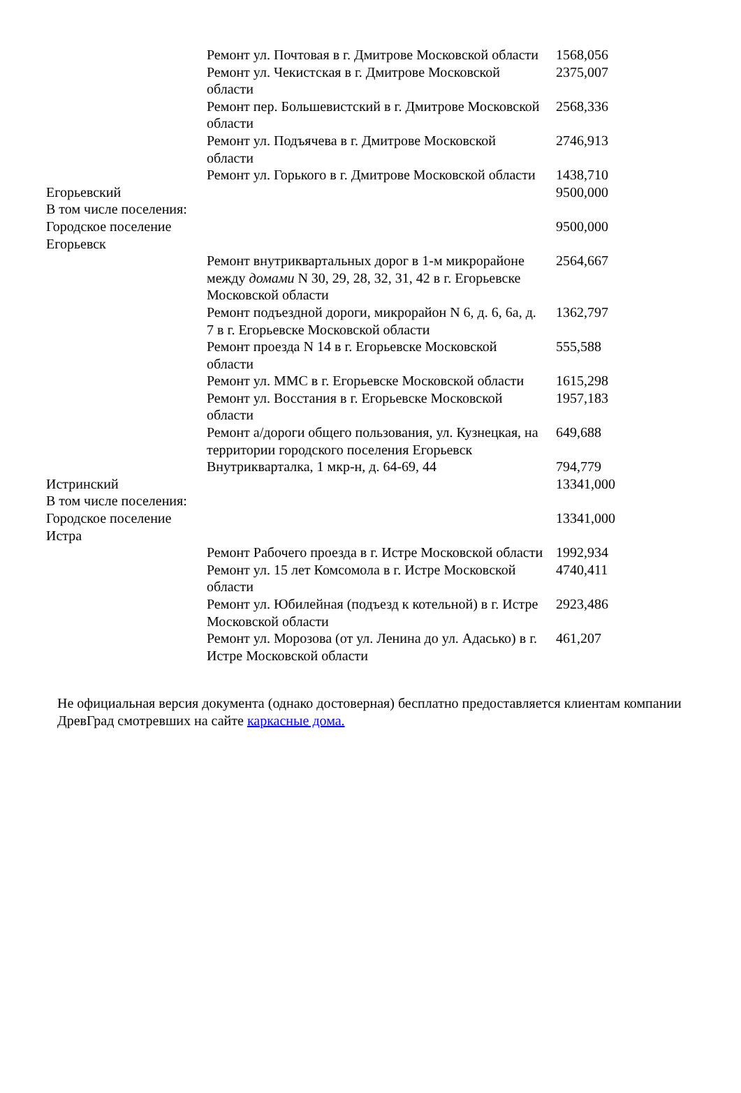| | Ремонт ул. Почтовая в г. Дмитрове Московской области | 1568,056 |
| | Ремонт ул. Чекистская в г. Дмитрове Московской области | 2375,007 |
| | Ремонт пер. Большевистский в г. Дмитрове Московской области | 2568,336 |
| | Ремонт ул. Подъячева в г. Дмитрове Московской области | 2746,913 |
| | Ремонт ул. Горького в г. Дмитрове Московской области | 1438,710 |
| Егорьевский | | 9500,000 |
| В том числе поселения: | | |
| Городское поселение Егорьевск | | 9500,000 |
| | Ремонт внутриквартальных дорог в 1-м микрорайоне между домами N 30, 29, 28, 32, 31, 42 в г. Егорьевске Московской области | 2564,667 |
| | Ремонт подъездной дороги, микрорайон N 6, д. 6, 6а, д. 7 в г. Егорьевске Московской области | 1362,797 |
| | Ремонт проезда N 14 в г. Егорьевске Московской области | 555,588 |
| | Ремонт ул. ММС в г. Егорьевске Московской области | 1615,298 |
| | Ремонт ул. Восстания в г. Егорьевске Московской области | 1957,183 |
| | Ремонт а/дороги общего пользования, ул. Кузнецкая, на территории городского поселения Егорьевск | 649,688 |
| | Внутрикварталка, 1 мкр-н, д. 64-69, 44 | 794,779 |
| Истринский | | 13341,000 |
| В том числе поселения: | | |
| Городское поселение Истра | | 13341,000 |
| | Ремонт Рабочего проезда в г. Истре Московской области | 1992,934 |
| | Ремонт ул. 15 лет Комсомола в г. Истре Московской области | 4740,411 |
| | Ремонт ул. Юбилейная (подъезд к котельной) в г. Истре Московской области | 2923,486 |
| | Ремонт ул. Морозова (от ул. Ленина до ул. Адасько) в г. Истре Московской области | 461,207 |
Не официальная версия документа (однако достоверная) бесплатно предоставляется клиентам компании ДревГрад смотревших на сайте каркасные дома.